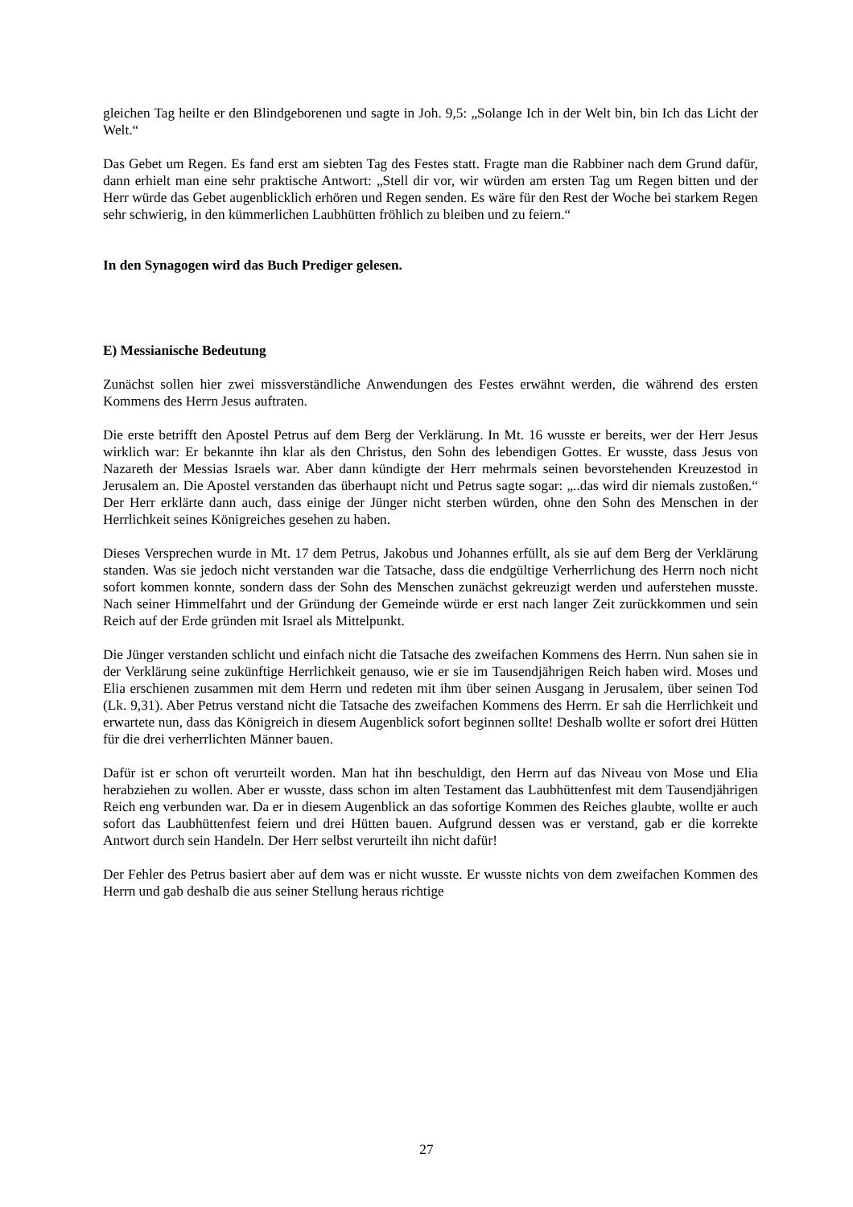gleichen Tag heilte er den Blindgeborenen und sagte in Joh. 9,5: „Solange Ich in der Welt bin, bin Ich das Licht der Welt.“
Das Gebet um Regen. Es fand erst am siebten Tag des Festes statt. Fragte man die Rabbiner nach dem Grund dafür, dann erhielt man eine sehr praktische Antwort: „Stell dir vor, wir würden am ersten Tag um Regen bitten und der Herr würde das Gebet augenblicklich erhören und Regen senden. Es wäre für den Rest der Woche bei starkem Regen sehr schwierig, in den kümmerlichen Laubhütten fröhlich zu bleiben und zu feiern.“
In den Synagogen wird das Buch Prediger gelesen.
E) Messianische Bedeutung
Zunächst sollen hier zwei missverständliche Anwendungen des Festes erwähnt werden, die während des ersten Kommens des Herrn Jesus auftraten.
Die erste betrifft den Apostel Petrus auf dem Berg der Verklärung. In Mt. 16 wusste er bereits, wer der Herr Jesus wirklich war: Er bekannte ihn klar als den Christus, den Sohn des lebendigen Gottes. Er wusste, dass Jesus von Nazareth der Messias Israels war. Aber dann kündigte der Herr mehrmals seinen bevorstehenden Kreuzestod in Jerusalem an. Die Apostel verstanden das überhaupt nicht und Petrus sagte sogar: „..das wird dir niemals zustoßen.“ Der Herr erklärte dann auch, dass einige der Jünger nicht sterben würden, ohne den Sohn des Menschen in der Herrlichkeit seines Königreiches gesehen zu haben.
Dieses Versprechen wurde in Mt. 17 dem Petrus, Jakobus und Johannes erfüllt, als sie auf dem Berg der Verklärung standen. Was sie jedoch nicht verstanden war die Tatsache, dass die endgültige Verherrlichung des Herrn noch nicht sofort kommen konnte, sondern dass der Sohn des Menschen zunächst gekreuzigt werden und auferstehen musste. Nach seiner Himmelfahrt und der Gründung der Gemeinde würde er erst nach langer Zeit zurückkommen und sein Reich auf der Erde gründen mit Israel als Mittelpunkt.
Die Jünger verstanden schlicht und einfach nicht die Tatsache des zweifachen Kommens des Herrn. Nun sahen sie in der Verklärung seine zukünftige Herrlichkeit genauso, wie er sie im Tausendjährigen Reich haben wird. Moses und Elia erschienen zusammen mit dem Herrn und redeten mit ihm über seinen Ausgang in Jerusalem, über seinen Tod (Lk. 9,31). Aber Petrus verstand nicht die Tatsache des zweifachen Kommens des Herrn. Er sah die Herrlichkeit und erwartete nun, dass das Königreich in diesem Augenblick sofort beginnen sollte! Deshalb wollte er sofort drei Hütten für die drei verherrlichten Männer bauen.
Dafür ist er schon oft verurteilt worden. Man hat ihn beschuldigt, den Herrn auf das Niveau von Mose und Elia herabziehen zu wollen. Aber er wusste, dass schon im alten Testament das Laubhüttenfest mit dem Tausendjährigen Reich eng verbunden war. Da er in diesem Augenblick an das sofortige Kommen des Reiches glaubte, wollte er auch sofort das Laubhüttenfest feiern und drei Hütten bauen. Aufgrund dessen was er verstand, gab er die korrekte Antwort durch sein Handeln. Der Herr selbst verurteilt ihn nicht dafür!
Der Fehler des Petrus basiert aber auf dem was er nicht wusste. Er wusste nichts von dem zweifachen Kommen des Herrn und gab deshalb die aus seiner Stellung heraus richtige
27